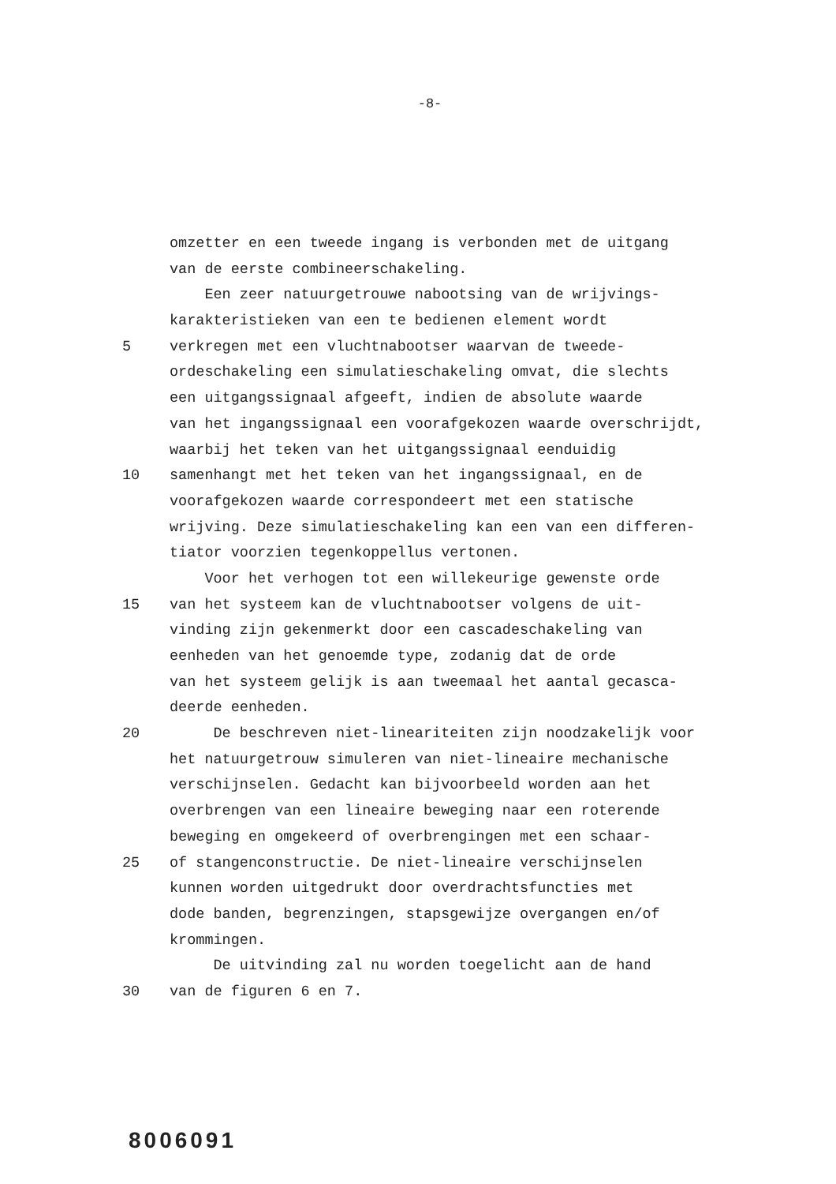-8-
omzetter en een tweede ingang is verbonden met de uitgang
van de eerste combineerschakeling.
Een zeer natuurgetrouwe nabootsing van de wrijvings-
karakteristieken van een te bedienen element wordt
5 verkregen met een vluchtnabootser waarvan de tweede-
ordeschakeling een simulatieschakeling omvat, die slechts
een uitgangssignaal afgeeft, indien de absolute waarde
van het ingangssignaal een voorafgekozen waarde overschrijdt,
waarbij het teken van het uitgangssignaal eenduidig
10 samenhangt met het teken van het ingangssignaal, en de
voorafgekozen waarde correspondeert met een statische
wrijving. Deze simulatieschakeling kan een van een differen-
tiator voorzien tegenkoppellus vertonen.
Voor het verhogen tot een willekeurige gewenste orde
15 van het systeem kan de vluchtnabootser volgens de uit-
vinding zijn gekenmerkt door een cascadeschakeling van
eenheden van het genoemde type, zodanig dat de orde
van het systeem gelijk is aan tweemaal het aantal gecasca-
deerde eenheden.
20 De beschreven niet-lineariteiten zijn noodzakelijk voor
het natuurgetrouw simuleren van niet-lineaire mechanische
verschijnselen. Gedacht kan bijvoorbeeld worden aan het
overbrengen van een lineaire beweging naar een roterende
beweging en omgekeerd of overbrengingen met een schaar-
25 of stangenconstructie. De niet-lineaire verschijnselen
kunnen worden uitgedrukt door overdrachtsfuncties met
dode banden, begrenzingen, stapsgewijze overgangen en/of
krommingen.
De uitvinding zal nu worden toegelicht aan de hand
30 van de figuren 6 en 7.
8006091